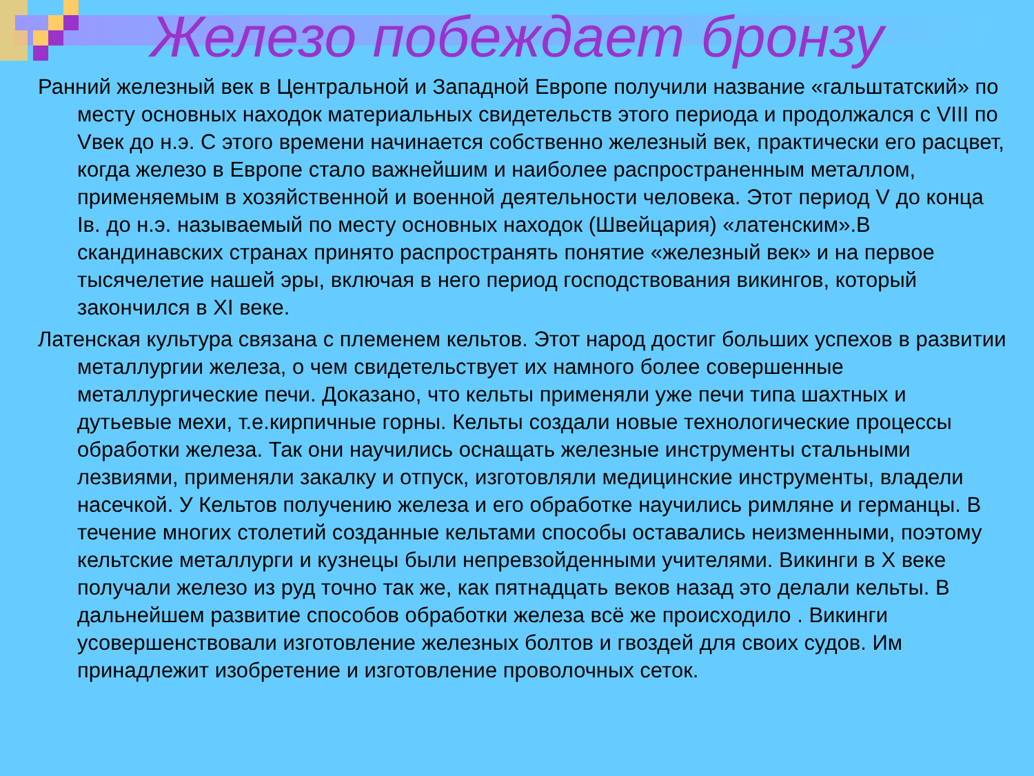Железо побеждает бронзу
Ранний железный век в Центральной и Западной Европе получили название «гальштатский» по месту основных находок материальных свидетельств этого периода и продолжался с VIII по Vвек до н.э. С этого времени начинается собственно железный век, практически его расцвет, когда железо в Европе стало важнейшим и наиболее распространенным металлом, применяемым в хозяйственной и военной деятельности человека. Этот период V до конца Iв. до н.э. называемый по месту основных находок (Швейцария) «латенским».В скандинавских странах принято распространять понятие «железный век» и на первое тысячелетие нашей эры, включая в него период господствования викингов, который закончился в XI веке.
Латенская культура связана с племенем кельтов. Этот народ достиг больших успехов в развитии металлургии железа, о чем свидетельствует их намного более совершенные металлургические печи. Доказано, что кельты применяли уже печи типа шахтных и дутьевые мехи, т.е.кирпичные горны. Кельты создали новые технологические процессы обработки железа. Так они научились оснащать железные инструменты стальными лезвиями, применяли закалку и отпуск, изготовляли медицинские инструменты, владели насечкой. У Кельтов получению железа и его обработке научились римляне и германцы. В течение многих столетий созданные кельтами способы оставались неизменными, поэтому кельтские металлурги и кузнецы были непревзойденными учителями. Викинги в X веке получали железо из руд точно так же, как пятнадцать веков назад это делали кельты. В дальнейшем развитие способов обработки железа всё же происходило . Викинги усовершенствовали изготовление железных болтов и гвоздей для своих судов. Им принадлежит изобретение и изготовление проволочных сеток.